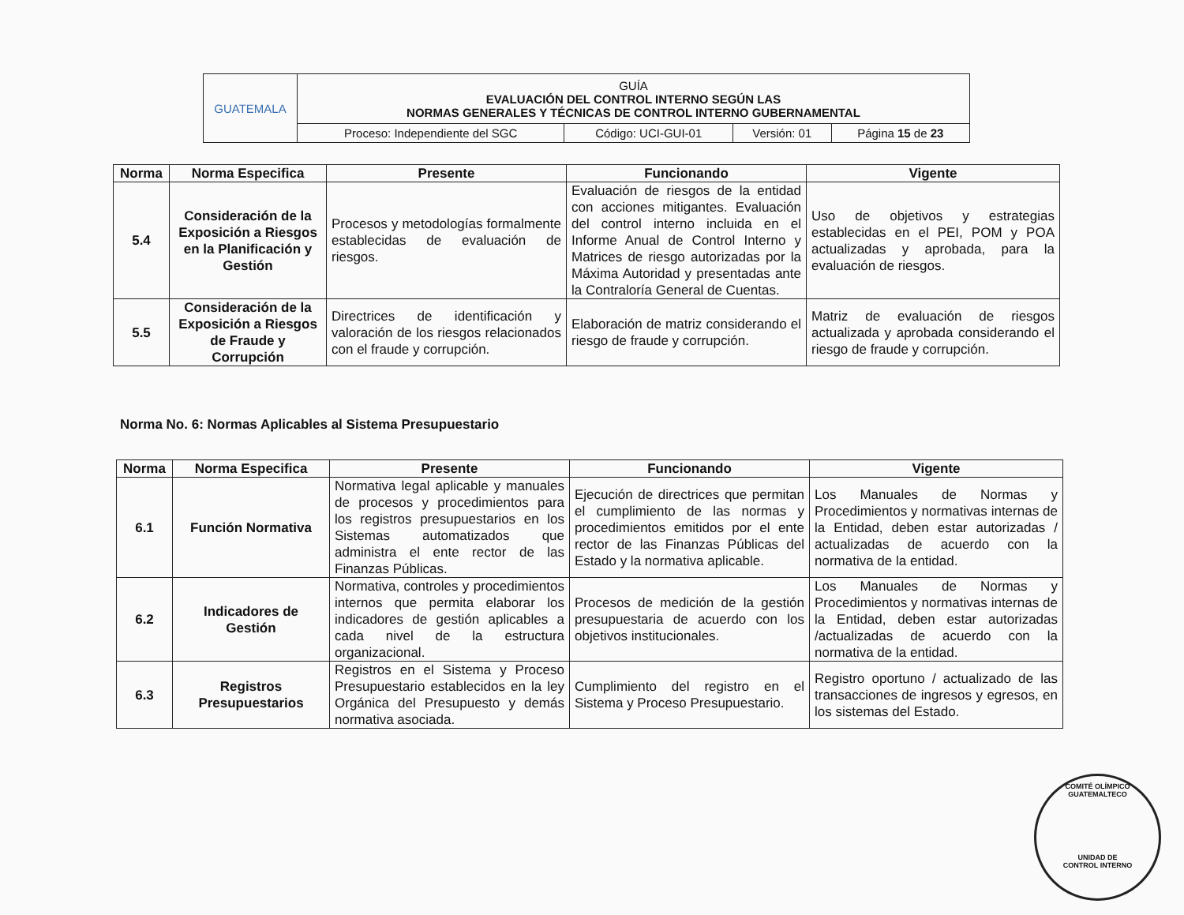| GUATEMALA | GUÍA EVALUACIÓN DEL CONTROL INTERNO SEGÚN LAS NORMAS GENERALES Y TÉCNICAS DE CONTROL INTERNO GUBERNAMENTAL | | | |
| | Proceso: Independiente del SGC | Código: UCI-GUI-01 | Versión: 01 | Página 15 de 23 |
| Norma | Norma Especifica | Presente | Funcionando | Vigente |
| --- | --- | --- | --- | --- |
| 5.4 | Consideración de la Exposición a Riesgos en la Planificación y Gestión | Procesos y metodologías formalmente establecidas de evaluación de riesgos. | Evaluación de riesgos de la entidad con acciones mitigantes. Evaluación del control interno incluida en el Informe Anual de Control Interno y Matrices de riesgo autorizadas por la Máxima Autoridad y presentadas ante la Contraloría General de Cuentas. | Uso de objetivos y estrategias establecidas en el PEI, POM y POA actualizadas y aprobada, para la evaluación de riesgos. |
| 5.5 | Consideración de la Exposición a Riesgos de Fraude y Corrupción | Directrices de identificación y valoración de los riesgos relacionados con el fraude y corrupción. | Elaboración de matriz considerando el riesgo de fraude y corrupción. | Matriz de evaluación de riesgos actualizada y aprobada considerando el riesgo de fraude y corrupción. |
Norma No. 6: Normas Aplicables al Sistema Presupuestario
| Norma | Norma Especifica | Presente | Funcionando | Vigente |
| --- | --- | --- | --- | --- |
| 6.1 | Función Normativa | Normativa legal aplicable y manuales de procesos y procedimientos para los registros presupuestarios en los Sistemas automatizados que administra el ente rector de las Finanzas Públicas. | Ejecución de directrices que permitan el cumplimiento de las normas y procedimientos emitidos por el ente rector de las Finanzas Públicas del Estado y la normativa aplicable. | Los Manuales de Normas y Procedimientos y normativas internas de la Entidad, deben estar autorizadas / actualizadas de acuerdo con la normativa de la entidad. |
| 6.2 | Indicadores de Gestión | Normativa, controles y procedimientos internos que permita elaborar los indicadores de gestión aplicables a cada nivel de la estructura organizacional. | Procesos de medición de la gestión presupuestaria de acuerdo con los objetivos institucionales. | Los Manuales de Normas y Procedimientos y normativas internas de la Entidad, deben estar autorizadas /actualizadas de acuerdo con la normativa de la entidad. |
| 6.3 | Registros Presupuestarios | Registros en el Sistema y Proceso Presupuestario establecidos en la ley Orgánica del Presupuesto y demás normativa asociada. | Cumplimiento del registro en el Sistema y Proceso Presupuestario. | Registro oportuno / actualizado de las transacciones de ingresos y egresos, en los sistemas del Estado. |
COMITÉ OLÍMPICO GUATEMALTECO
UNIDAD DE
CONTROL INTERNO